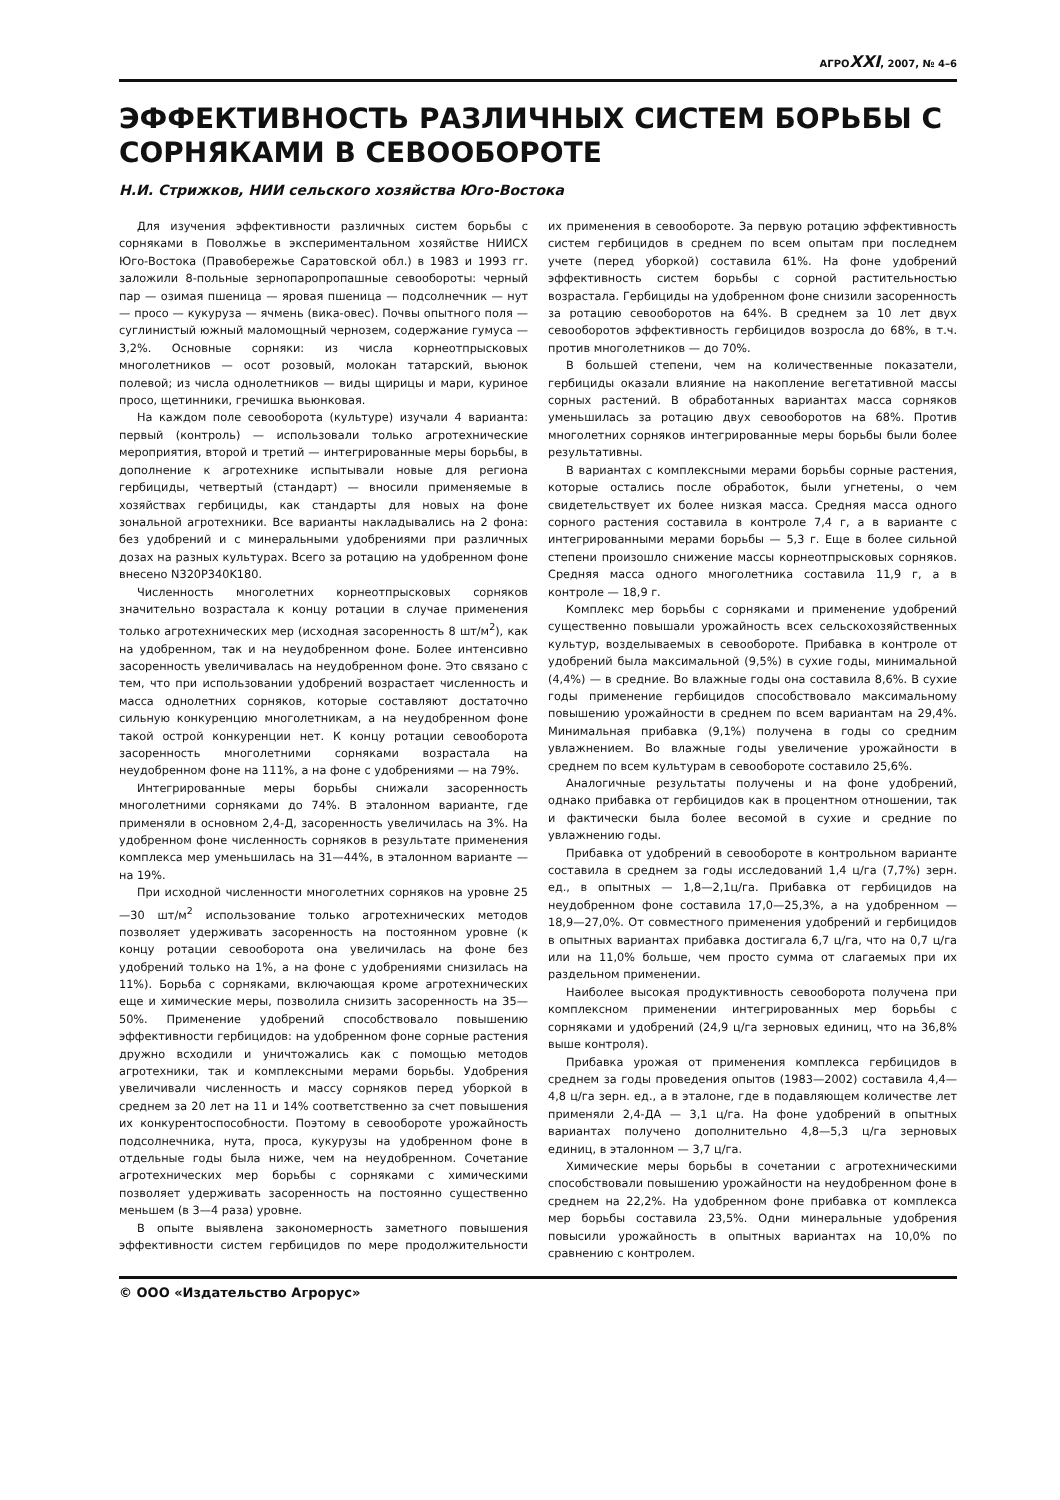АГРОXXI, 2007, № 4–6
ЭФФЕКТИВНОСТЬ РАЗЛИЧНЫХ СИСТЕМ БОРЬБЫ С СОРНЯКАМИ В СЕВООБОРОТЕ
Н.И. Стрижков, НИИ сельского хозяйства Юго-Востока
Для изучения эффективности различных систем борьбы с сорняками в Поволжье в экспериментальном хозяйстве НИИСХ Юго-Востока (Правобережье Саратовской обл.) в 1983 и 1993 гг. заложили 8-польные зернопаропропашные севообороты: черный пар — озимая пшеница — яровая пшеница — подсолнечник — нут — просо — кукуруза — ячмень (вика-овес). Почвы опытного поля — суглинистый южный маломощный чернозем, содержание гумуса — 3,2%. Основные сорняки: из числа корнеотпрысковых многолетников — осот розовый, молокан татарский, вьюнок полевой; из числа однолетников — виды щирицы и мари, куриное просо, щетинники, гречишка вьюнковая.
На каждом поле севооборота (культуре) изучали 4 варианта: первый (контроль) — использовали только агротехнические мероприятия, второй и третий — интегрированные меры борьбы, в дополнение к агротехнике испытывали новые для региона гербициды, четвертый (стандарт) — вносили применяемые в хозяйствах гербициды, как стандарты для новых на фоне зональной агротехники. Все варианты накладывались на 2 фона: без удобрений и с минеральными удобрениями при различных дозах на разных культурах. Всего за ротацию на удобренном фоне внесено N320P340K180.
Численность многолетних корнеотпрысковых сорняков значительно возрастала к концу ротации в случае применения только агротехнических мер (исходная засоренность 8 шт/м<sup>2</sup>), как на удобренном, так и на неудобренном фоне. Более интенсивно засоренность увеличивалась на неудобренном фоне. Это связано с тем, что при использовании удобрений возрастает численность и масса однолетних сорняков, которые составляют достаточно сильную конкуренцию многолетникам, а на неудобренном фоне такой острой конкуренции нет. К концу ротации севооборота засоренность многолетними сорняками возрастала на неудобренном фоне на 111%, а на фоне с удобрениями — на 79%.
Интегрированные меры борьбы снижали засоренность многолетними сорняками до 74%. В эталонном варианте, где применяли в основном 2,4-Д, засоренность увеличилась на 3%. На удобренном фоне численность сорняков в результате применения комплекса мер уменьшилась на 31—44%, в эталонном варианте — на 19%.
При исходной численности многолетних сорняков на уровне 25—30 шт/м<sup>2</sup> использование только агротехнических методов позволяет удерживать засоренность на постоянном уровне (к концу ротации севооборота она увеличилась на фоне без удобрений только на 1%, а на фоне с удобрениями снизилась на 11%). Борьба с сорняками, включающая кроме агротехнических еще и химические меры, позволила снизить засоренность на 35—50%. Применение удобрений способствовало повышению эффективности гербицидов: на удобренном фоне сорные растения дружно всходили и уничтожались как с помощью методов агротехники, так и комплексными мерами борьбы. Удобрения увеличивали численность и массу сорняков перед уборкой в среднем за 20 лет на 11 и 14% соответственно за счет повышения их конкурентоспособности. Поэтому в севообороте урожайность подсолнечника, нута, проса, кукурузы на удобренном фоне в отдельные годы была ниже, чем на неудобренном. Сочетание агротехнических мер борьбы с сорняками с химическими позволяет удерживать засоренность на постоянно существенно меньшем (в 3—4 раза) уровне.
В опыте выявлена закономерность заметного повышения эффективности систем гербицидов по мере продолжительности их применения в севообороте. За первую ротацию эффективность систем гербицидов в среднем по всем опытам при последнем учете (перед уборкой) составила 61%. На фоне удобрений эффективность систем борьбы с сорной растительностью возрастала. Гербициды на удобренном фоне снизили засоренность за ротацию севооборотов на 64%. В среднем за 10 лет двух севооборотов эффективность гербицидов возросла до 68%, в т.ч. против многолетников — до 70%.
В большей степени, чем на количественные показатели, гербициды оказали влияние на накопление вегетативной массы сорных растений. В обработанных вариантах масса сорняков уменьшилась за ротацию двух севооборотов на 68%. Против многолетних сорняков интегрированные меры борьбы были более результативны.
В вариантах с комплексными мерами борьбы сорные растения, которые остались после обработок, были угнетены, о чем свидетельствует их более низкая масса. Средняя масса одного сорного растения составила в контроле 7,4 г, а в варианте с интегрированными мерами борьбы — 5,3 г. Еще в более сильной степени произошло снижение массы корнеотпрысковых сорняков. Средняя масса одного многолетника составила 11,9 г, а в контроле — 18,9 г.
Комплекс мер борьбы с сорняками и применение удобрений существенно повышали урожайность всех сельскохозяйственных культур, возделываемых в севообороте. Прибавка в контроле от удобрений была максимальной (9,5%) в сухие годы, минимальной (4,4%) — в средние. Во влажные годы она составила 8,6%. В сухие годы применение гербицидов способствовало максимальному повышению урожайности в среднем по всем вариантам на 29,4%. Минимальная прибавка (9,1%) получена в годы со средним увлажнением. Во влажные годы увеличение урожайности в среднем по всем культурам в севообороте составило 25,6%.
Аналогичные результаты получены и на фоне удобрений, однако прибавка от гербицидов как в процентном отношении, так и фактически была более весомой в сухие и средние по увлажнению годы.
Прибавка от удобрений в севообороте в контрольном варианте составила в среднем за годы исследований 1,4 ц/га (7,7%) зерн. ед., в опытных — 1,8—2,1ц/га. Прибавка от гербицидов на неудобренном фоне составила 17,0—25,3%, а на удобренном — 18,9—27,0%. От совместного применения удобрений и гербицидов в опытных вариантах прибавка достигала 6,7 ц/га, что на 0,7 ц/га или на 11,0% больше, чем просто сумма от слагаемых при их раздельном применении.
Наиболее высокая продуктивность севооборота получена при комплексном применении интегрированных мер борьбы с сорняками и удобрений (24,9 ц/га зерновых единиц, что на 36,8% выше контроля).
Прибавка урожая от применения комплекса гербицидов в среднем за годы проведения опытов (1983—2002) составила 4,4—4,8 ц/га зерн. ед., а в эталоне, где в подавляющем количестве лет применяли 2,4-ДА — 3,1 ц/га. На фоне удобрений в опытных вариантах получено дополнительно 4,8—5,3 ц/га зерновых единиц, в эталонном — 3,7 ц/га.
Химические меры борьбы в сочетании с агротехническими способствовали повышению урожайности на неудобренном фоне в среднем на 22,2%. На удобренном фоне прибавка от комплекса мер борьбы составила 23,5%. Одни минеральные удобрения повысили урожайность в опытных вариантах на 10,0% по сравнению с контролем.
© ООО «Издательство Агрорус»